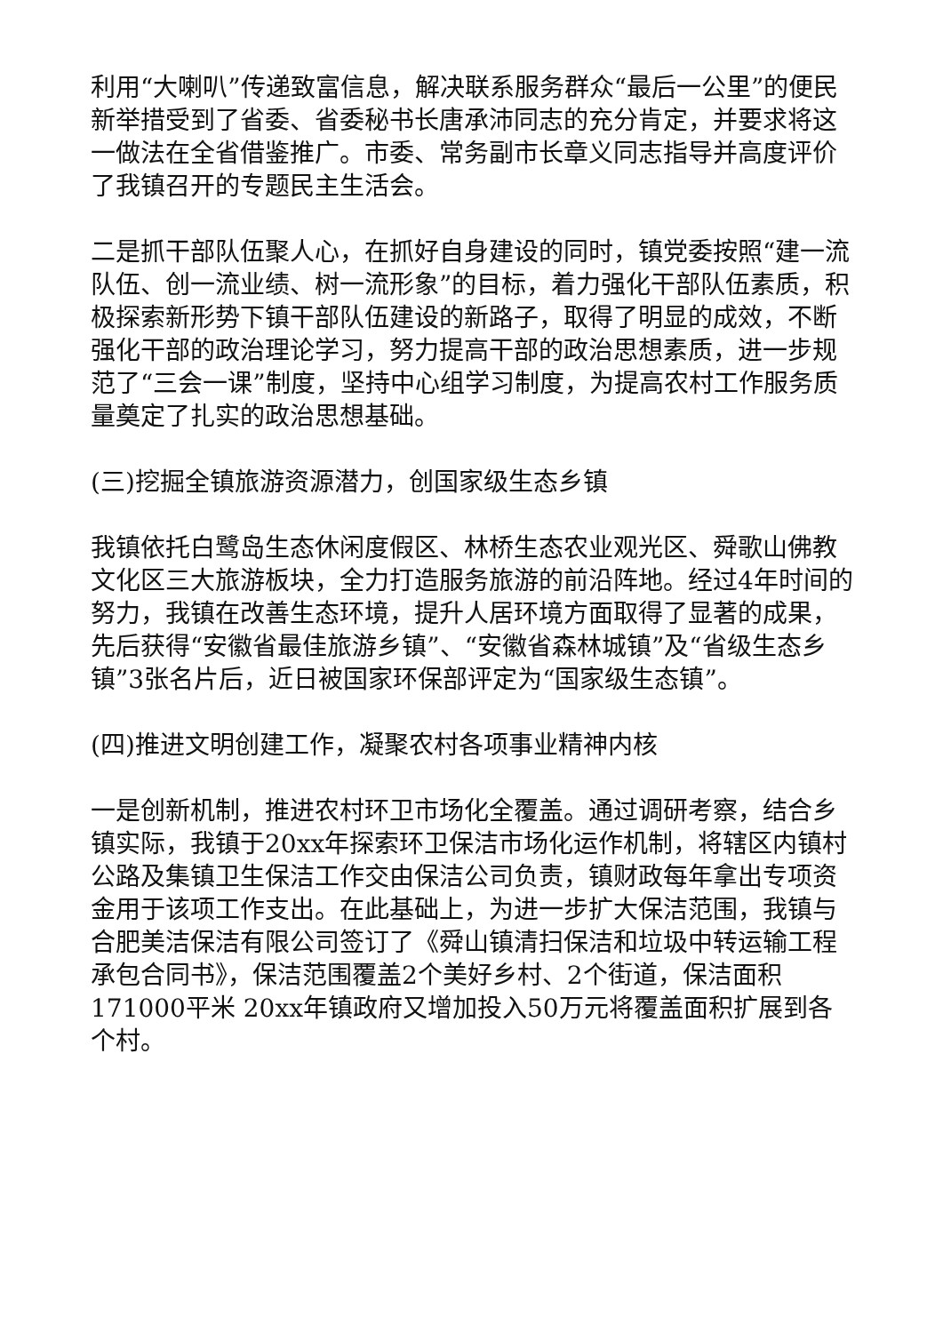利用“大喇叭”传递致富信息，解决联系服务群众“最后一公里”的便民新举措受到了省委、省委秘书长唐承沛同志的充分肯定，并要求将这一做法在全省借鉴推广。市委、常务副市长章义同志指导并高度评价了我镇召开的专题民主生活会。
二是抓干部队伍聚人心，在抓好自身建设的同时，镇党委按照“建一流队伍、创一流业绩、树一流形象”的目标，着力强化干部队伍素质，积极探索新形势下镇干部队伍建设的新路子，取得了明显的成效，不断强化干部的政治理论学习，努力提高干部的政治思想素质，进一步规范了“三会一课”制度，坚持中心组学习制度，为提高农村工作服务质量奠定了扎实的政治思想基础。
(三)挖掘全镇旅游资源潜力，创国家级生态乡镇
我镇依托白鹭岛生态休闲度假区、林桥生态农业观光区、舜歌山佛教文化区三大旅游板块，全力打造服务旅游的前沿阵地。经过4年时间的努力，我镇在改善生态环境，提升人居环境方面取得了显著的成果，先后获得“安徽省最佳旅游乡镇”、“安徽省森林城镇”及“省级生态乡镇”3张名片后，近日被国家环保部评定为“国家级生态镇”。
(四)推进文明创建工作，凝聚农村各项事业精神内核
一是创新机制，推进农村环卫市场化全覆盖。通过调研考察，结合乡镇实际，我镇于20xx年探索环卫保洁市场化运作机制，将辖区内镇村公路及集镇卫生保洁工作交由保洁公司负责，镇财政每年拿出专项资金用于该项工作支出。在此基础上，为进一步扩大保洁范围，我镇与合肥美洁保洁有限公司签订了《舜山镇清扫保洁和垃圾中转运输工程承包合同书》，保洁范围覆盖2个美好乡村、2个街道，保洁面积171000平米 20xx年镇政府又增加投入50万元将覆盖面积扩展到各个村。